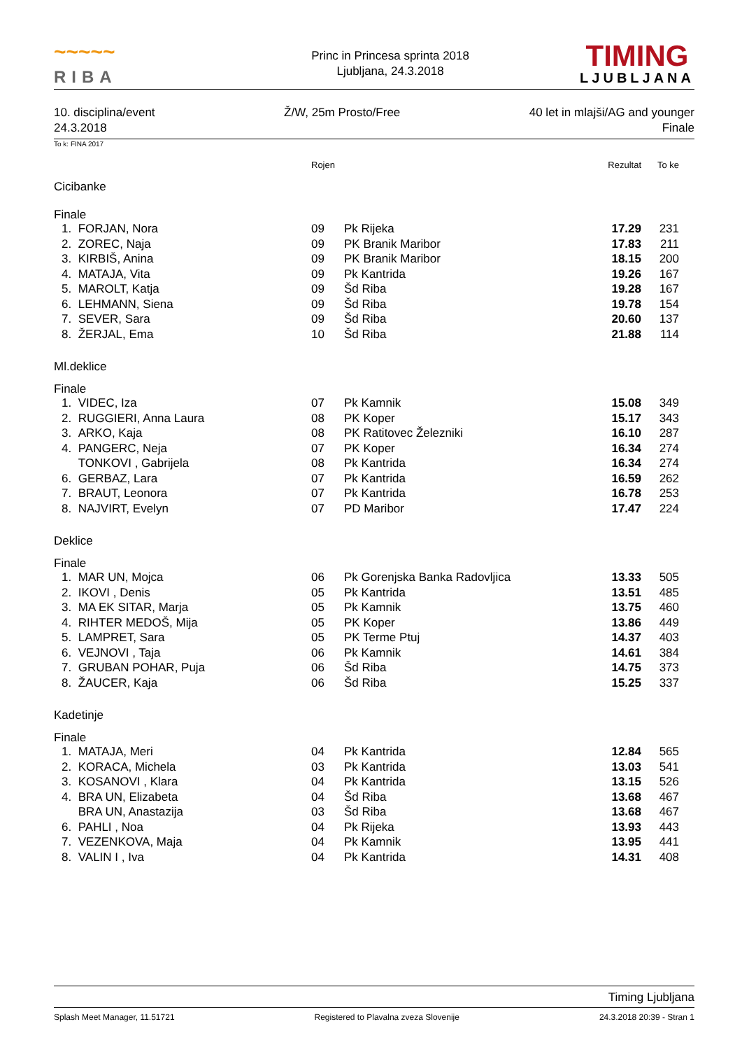~~~~~
RIBA
Princ in Princesa sprinta 2018
Ljubljana, 24.3.2018
TIMING
LJUBLJANA
10. disciplina/event Ž/W, 25m Prosto/Free 40 let in mlajši/AG and younger
24.3.2018 Finale
To k: FINA 2017
| | | Rojen | | Rezultat | To ke | |
| Cicibanke | | | | | | |
| Finale | | | | | | |
| 1. | FORJAN, Nora | 09 | Pk Rijeka | 17.29 | 231 | |
| 2. | ZOREC, Naja | 09 | PK Branik Maribor | 17.83 | 211 | |
| 3. | KIRBIŠ, Anina | 09 | PK Branik Maribor | 18.15 | 200 | |
| 4. | MATAJA, Vita | 09 | Pk Kantrida | 19.26 | 167 | |
| 5. | MAROLT, Katja | 09 | Šd Riba | 19.28 | 167 | |
| 6. | LEHMANN, Siena | 09 | Šd Riba | 19.78 | 154 | |
| 7. | SEVER, Sara | 09 | Šd Riba | 20.60 | 137 | |
| 8. | ŽERJAL, Ema | 10 | Šd Riba | 21.88 | 114 | |
| Ml.deklice | | | | | | |
| Finale | | | | | | |
| 1. | VIDEC, Iza | 07 | Pk Kamnik | 15.08 | 349 | |
| 2. | RUGGIERI, Anna Laura | 08 | PK Koper | 15.17 | 343 | |
| 3. | ARKO, Kaja | 08 | PK Ratitovec Železniki | 16.10 | 287 | |
| 4. | PANGERC, Neja | 07 | PK Koper | 16.34 | 274 | |
| | TONKOVI , Gabrijela | 08 | Pk Kantrida | 16.34 | 274 | |
| 6. | GERBAZ, Lara | 07 | Pk Kantrida | 16.59 | 262 | |
| 7. | BRAUT, Leonora | 07 | Pk Kantrida | 16.78 | 253 | |
| 8. | NAJVIRT, Evelyn | 07 | PD Maribor | 17.47 | 224 | |
| Deklice | | | | | | |
| Finale | | | | | | |
| 1. | MAR UN, Mojca | 06 | Pk Gorenjska Banka Radovljica | 13.33 | 505 | |
| 2. | IKOVI , Denis | 05 | Pk Kantrida | 13.51 | 485 | |
| 3. | MA EK SITAR, Marja | 05 | Pk Kamnik | 13.75 | 460 | |
| 4. | RIHTER MEDOŠ, Mija | 05 | PK Koper | 13.86 | 449 | |
| 5. | LAMPRET, Sara | 05 | PK Terme Ptuj | 14.37 | 403 | |
| 6. | VEJNOVI , Taja | 06 | Pk Kamnik | 14.61 | 384 | |
| 7. | GRUBAN POHAR, Puja | 06 | Šd Riba | 14.75 | 373 | |
| 8. | ŽAUCER, Kaja | 06 | Šd Riba | 15.25 | 337 | |
| Kadetinje | | | | | | |
| Finale | | | | | | |
| 1. | MATAJA, Meri | 04 | Pk Kantrida | 12.84 | 565 | |
| 2. | KORACA, Michela | 03 | Pk Kantrida | 13.03 | 541 | |
| 3. | KOSANOVI , Klara | 04 | Pk Kantrida | 13.15 | 526 | |
| 4. | BRA UN, Elizabeta | 04 | Šd Riba | 13.68 | 467 | |
| | BRA UN, Anastazija | 03 | Šd Riba | 13.68 | 467 | |
| 6. | PAHLI , Noa | 04 | Pk Rijeka | 13.93 | 443 | |
| 7. | VEZENKOVA, Maja | 04 | Pk Kamnik | 13.95 | 441 | |
| 8. | VALIN I , Iva | 04 | Pk Kantrida | 14.31 | 408 | |
Timing Ljubljana
Splash Meet Manager, 11.51721 Registered to Plavalna zveza Slovenije 24.3.2018 20:39 - Stran 1